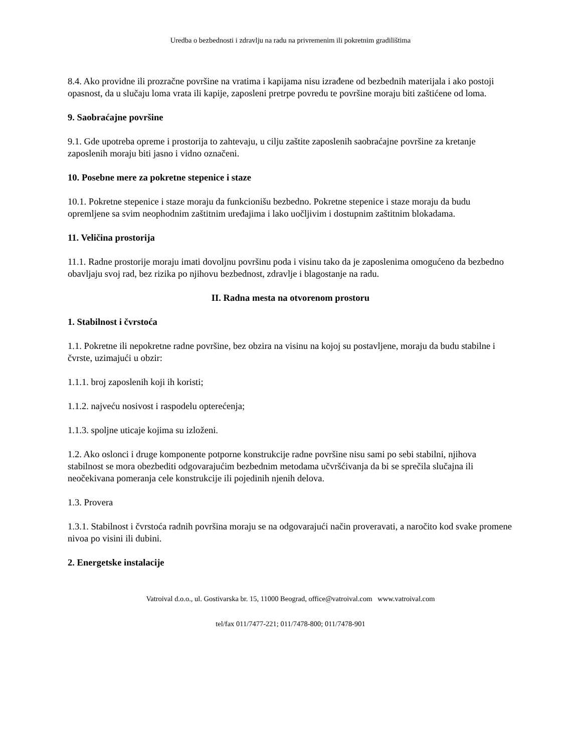Uredba o bezbednosti i zdravlju na radu na privremenim ili pokretnim gradilištima
8.4. Ako providne ili prozračne površine na vratima i kapijama nisu izrađene od bezbednih materijala i ako postoji opasnost, da u slučaju loma vrata ili kapije, zaposleni pretrpe povredu te površine moraju biti zaštićene od loma.
9. Saobraćajne površine
9.1. Gde upotreba opreme i prostorija to zahtevaju, u cilju zaštite zaposlenih saobraćajne površine za kretanje zaposlenih moraju biti jasno i vidno označeni.
10. Posebne mere za pokretne stepenice i staze
10.1. Pokretne stepenice i staze moraju da funkcionišu bezbedno. Pokretne stepenice i staze moraju da budu opremljene sa svim neophodnim zaštitnim uređajima i lako uočljivim i dostupnim zaštitnim blokadama.
11. Veličina prostorija
11.1. Radne prostorije moraju imati dovoljnu površinu poda i visinu tako da je zaposlenima omogućeno da bezbedno obavljaju svoj rad, bez rizika po njihovu bezbednost, zdravlje i blagostanje na radu.
II. Radna mesta na otvorenom prostoru
1. Stabilnost i čvrstoća
1.1. Pokretne ili nepokretne radne površine, bez obzira na visinu na kojoj su postavljene, moraju da budu stabilne i čvrste, uzimajući u obzir:
1.1.1. broj zaposlenih koji ih koristi;
1.1.2. najveću nosivost i raspodelu opterećenja;
1.1.3. spoljne uticaje kojima su izloženi.
1.2. Ako oslonci i druge komponente potporne konstrukcije radne površine nisu sami po sebi stabilni, njihova stabilnost se mora obezbediti odgovarajućim bezbednim metodama učvršćivanja da bi se sprečila slučajna ili neočekivana pomeranja cele konstrukcije ili pojedinih njenih delova.
1.3. Provera
1.3.1. Stabilnost i čvrstoća radnih površina moraju se na odgovarajući način proveravati, a naročito kod svake promene nivoa po visini ili dubini.
2. Energetske instalacije
Vatroival d.o.o., ul. Gostivarska br. 15, 11000 Beograd, office@vatroival.com www.vatroival.com
tel/fax 011/7477-221; 011/7478-800; 011/7478-901